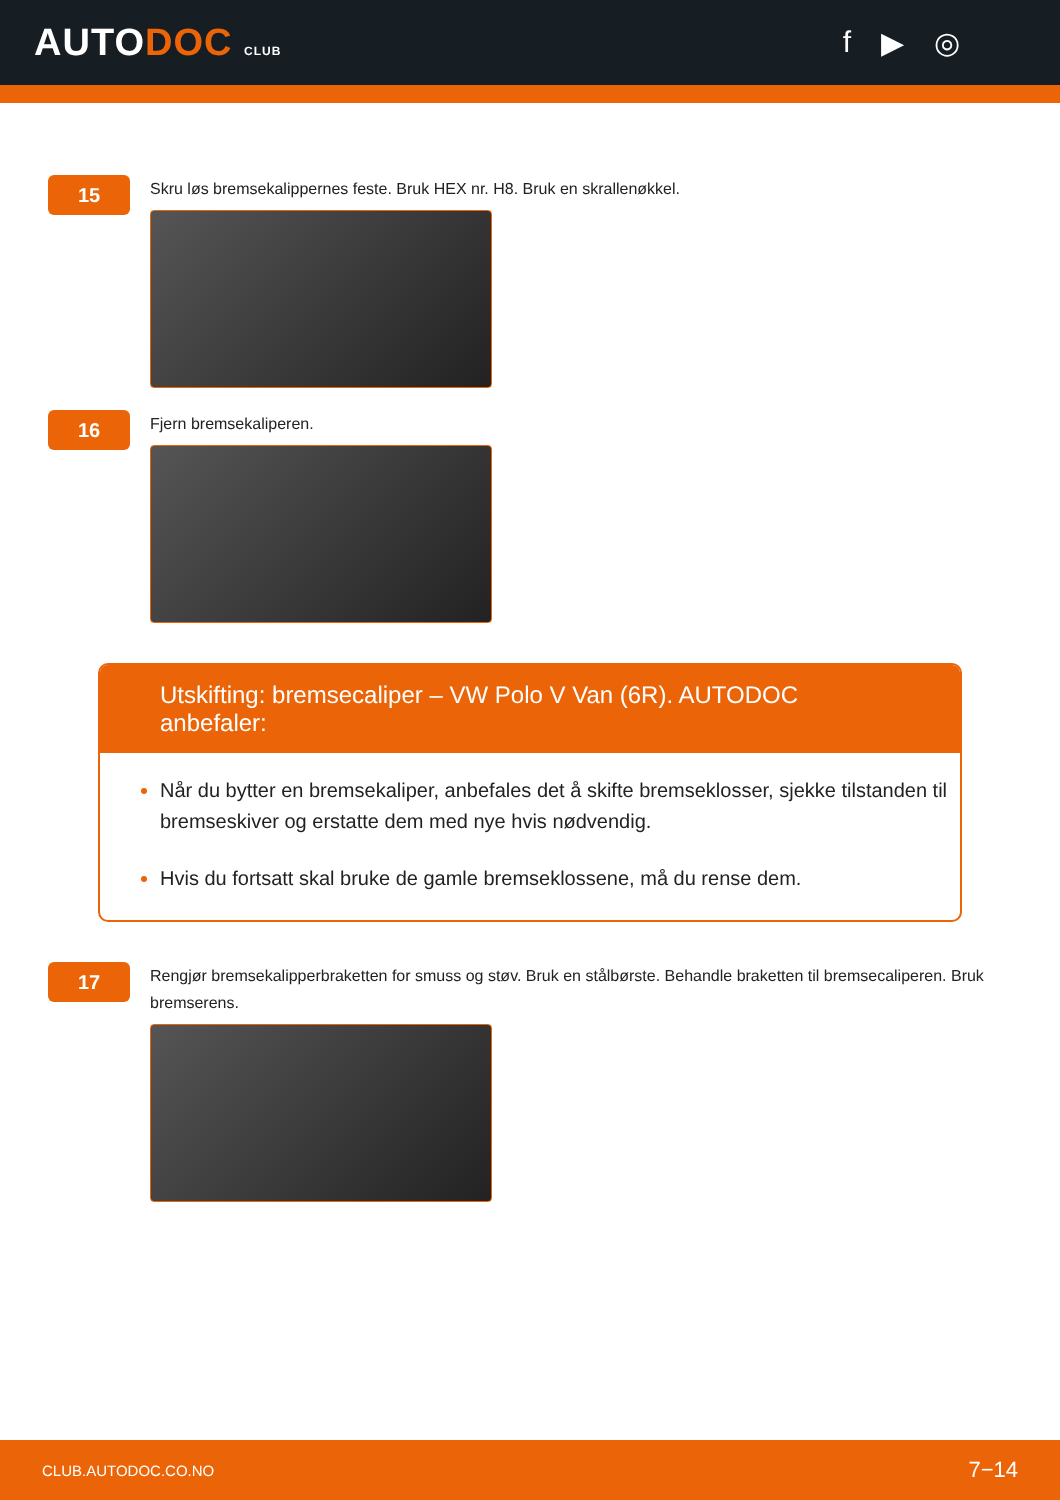AUTODOC CLUB
f ▶ ◎
15
Skru løs bremsekalippernes feste. Bruk HEX nr. H8. Bruk en skrallenøkkel.
16
Fjern bremsekaliperen.
Utskifting: bremsecaliper – VW Polo V Van (6R). AUTODOC anbefaler:
Når du bytter en bremsekaliper, anbefales det å skifte bremseklosser, sjekke tilstanden til bremseskiver og erstatte dem med nye hvis nødvendig.
Hvis du fortsatt skal bruke de gamle bremseklossene, må du rense dem.
17
Rengjør bremsekalipperbraketten for smuss og støv. Bruk en stålbørste. Behandle braketten til bremsecaliperen. Bruk bremserens.
CLUB.AUTODOC.CO.NO 7−14